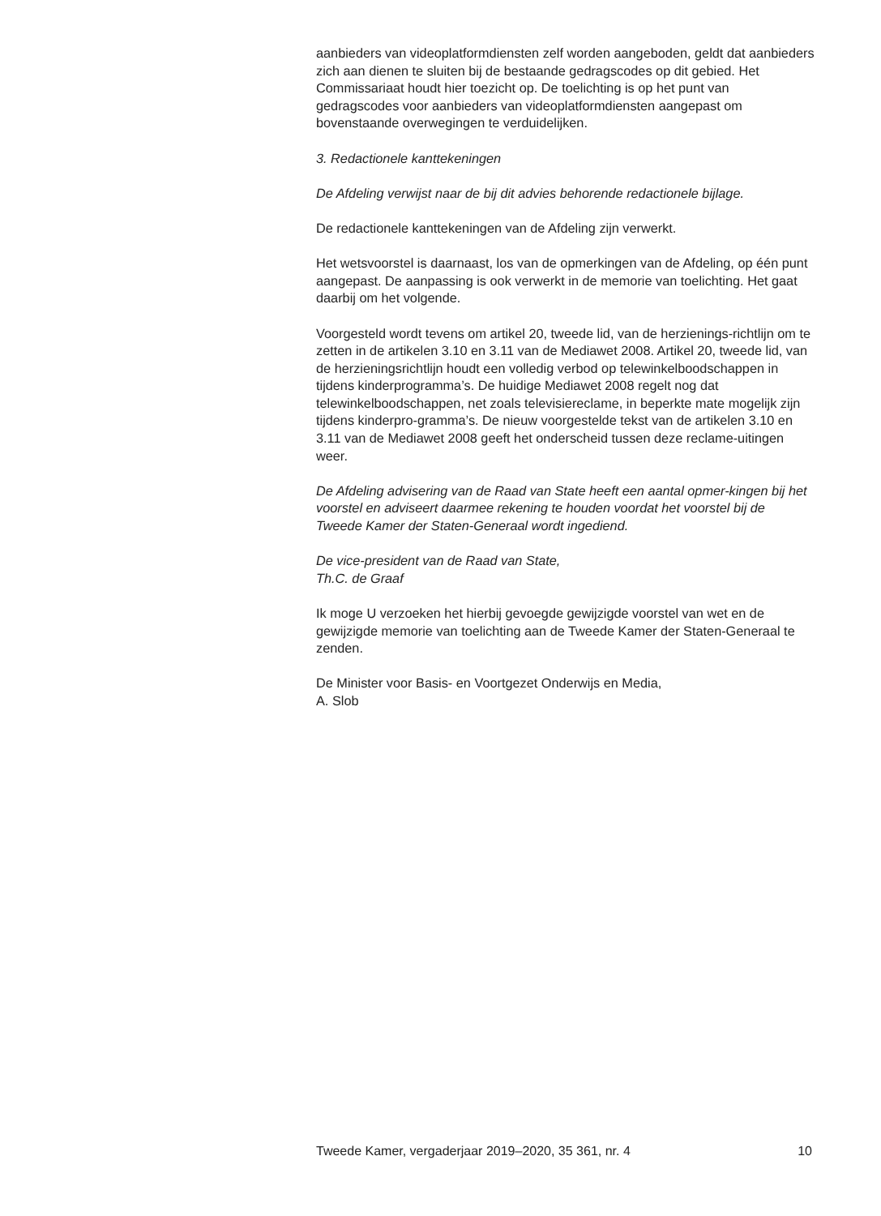aanbieders van videoplatformdiensten zelf worden aangeboden, geldt dat aanbieders zich aan dienen te sluiten bij de bestaande gedragscodes op dit gebied. Het Commissariaat houdt hier toezicht op. De toelichting is op het punt van gedragscodes voor aanbieders van videoplatformdiensten aangepast om bovenstaande overwegingen te verduidelijken.
3. Redactionele kanttekeningen
De Afdeling verwijst naar de bij dit advies behorende redactionele bijlage.
De redactionele kanttekeningen van de Afdeling zijn verwerkt.
Het wetsvoorstel is daarnaast, los van de opmerkingen van de Afdeling, op één punt aangepast. De aanpassing is ook verwerkt in de memorie van toelichting. Het gaat daarbij om het volgende.
Voorgesteld wordt tevens om artikel 20, tweede lid, van de herzienings-richtlijn om te zetten in de artikelen 3.10 en 3.11 van de Mediawet 2008. Artikel 20, tweede lid, van de herzieningsrichtlijn houdt een volledig verbod op telewinkelboodschappen in tijdens kinderprogramma’s. De huidige Mediawet 2008 regelt nog dat telewinkelboodschappen, net zoals televisiereclame, in beperkte mate mogelijk zijn tijdens kinderpro-gramma’s. De nieuw voorgestelde tekst van de artikelen 3.10 en 3.11 van de Mediawet 2008 geeft het onderscheid tussen deze reclame-uitingen weer.
De Afdeling advisering van de Raad van State heeft een aantal opmer-kingen bij het voorstel en adviseert daarmee rekening te houden voordat het voorstel bij de Tweede Kamer der Staten-Generaal wordt ingediend.
De vice-president van de Raad van State,
Th.C. de Graaf
Ik moge U verzoeken het hierbij gevoegde gewijzigde voorstel van wet en de gewijzigde memorie van toelichting aan de Tweede Kamer der Staten-Generaal te zenden.
De Minister voor Basis- en Voortgezet Onderwijs en Media,
A. Slob
Tweede Kamer, vergaderjaar 2019–2020, 35 361, nr. 4 10